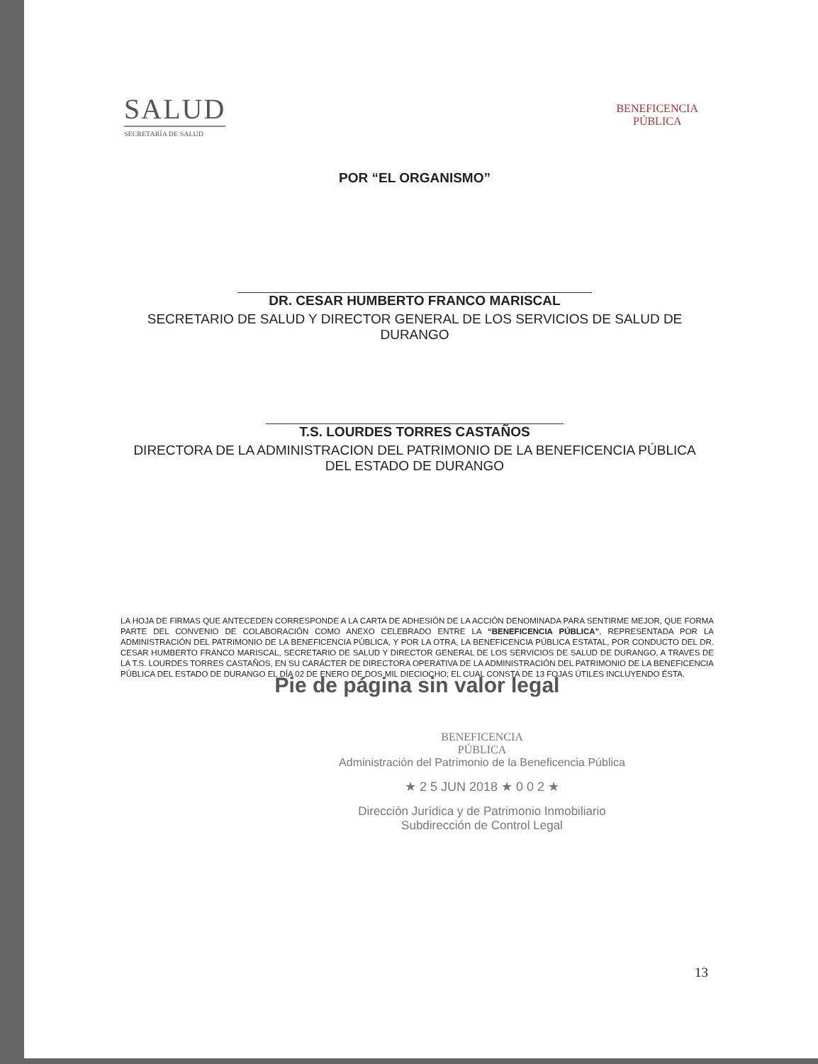SALUD
SECRETARÍA DE SALUD
BENEFICENCIA
PÚBLICA
POR “EL ORGANISMO”
DR. CESAR HUMBERTO FRANCO MARISCAL
SECRETARIO DE SALUD Y DIRECTOR GENERAL DE LOS SERVICIOS DE SALUD DE DURANGO
T.S. LOURDES TORRES CASTAÑOS
DIRECTORA DE LA ADMINISTRACION DEL PATRIMONIO DE LA BENEFICENCIA PÚBLICA DEL ESTADO DE DURANGO
LA HOJA DE FIRMAS QUE ANTECEDEN CORRESPONDE A LA CARTA DE ADHESIÓN DE LA ACCIÓN DENOMINADA PARA SENTIRME MEJOR, QUE FORMA PARTE DEL CONVENIO DE COLABORACIÓN COMO ANEXO CELEBRADO ENTRE LA “BENEFICENCIA PÚBLICA”, REPRESENTADA POR LA ADMINISTRACIÓN DEL PATRIMONIO DE LA BENEFICENCIA PÚBLICA, Y POR LA OTRA, LA BENEFICENCIA PÚBLICA ESTATAL, POR CONDUCTO DEL DR. CESAR HUMBERTO FRANCO MARISCAL, SECRETARIO DE SALUD Y DIRECTOR GENERAL DE LOS SERVICIOS DE SALUD DE DURANGO, A TRAVES DE LA T.S. LOURDES TORRES CASTAÑOS, EN SU CARÁCTER DE DIRECTORA OPERATIVA DE LA ADMINISTRACIÓN DEL PATRIMONIO DE LA BENEFICENCIA PÚBLICA DEL ESTADO DE DURANGO EL DÍA 02 DE ENERO DE DOS MIL DIECIOCHO; EL CUAL CONSTA DE 13 FOJAS ÚTILES INCLUYENDO ÉSTA.
Pie de página sin valor legal
BENEFICENCIA
PÚBLICA
Administración del Patrimonio de la Beneficencia Pública
★ 2 5 JUN 2018 ★ 0 0 2 ★
Dirección Jurídica y de Patrimonio Inmobiliario
Subdirección de Control Legal
13